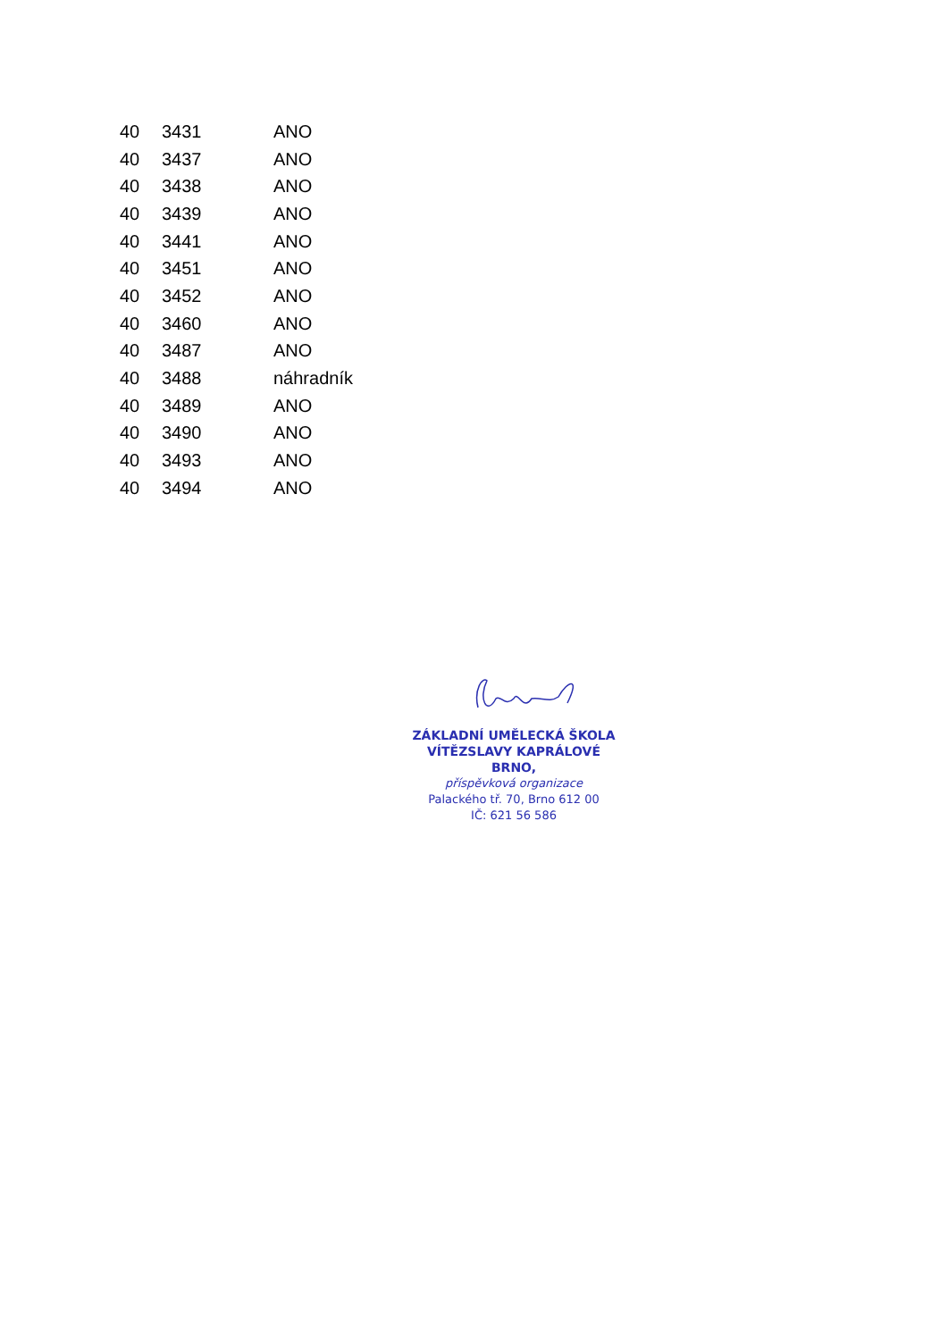| 40 | 3431 | ANO |
| 40 | 3437 | ANO |
| 40 | 3438 | ANO |
| 40 | 3439 | ANO |
| 40 | 3441 | ANO |
| 40 | 3451 | ANO |
| 40 | 3452 | ANO |
| 40 | 3460 | ANO |
| 40 | 3487 | ANO |
| 40 | 3488 | náhradník |
| 40 | 3489 | ANO |
| 40 | 3490 | ANO |
| 40 | 3493 | ANO |
| 40 | 3494 | ANO |
ZÁKLADNÍ UMĚLECKÁ ŠKOLA
VÍTĚZSLAVY KAPRÁLOVÉ BRNO,
příspěvková organizace
Palackého tř. 70, Brno 612 00
IČ: 621 56 586